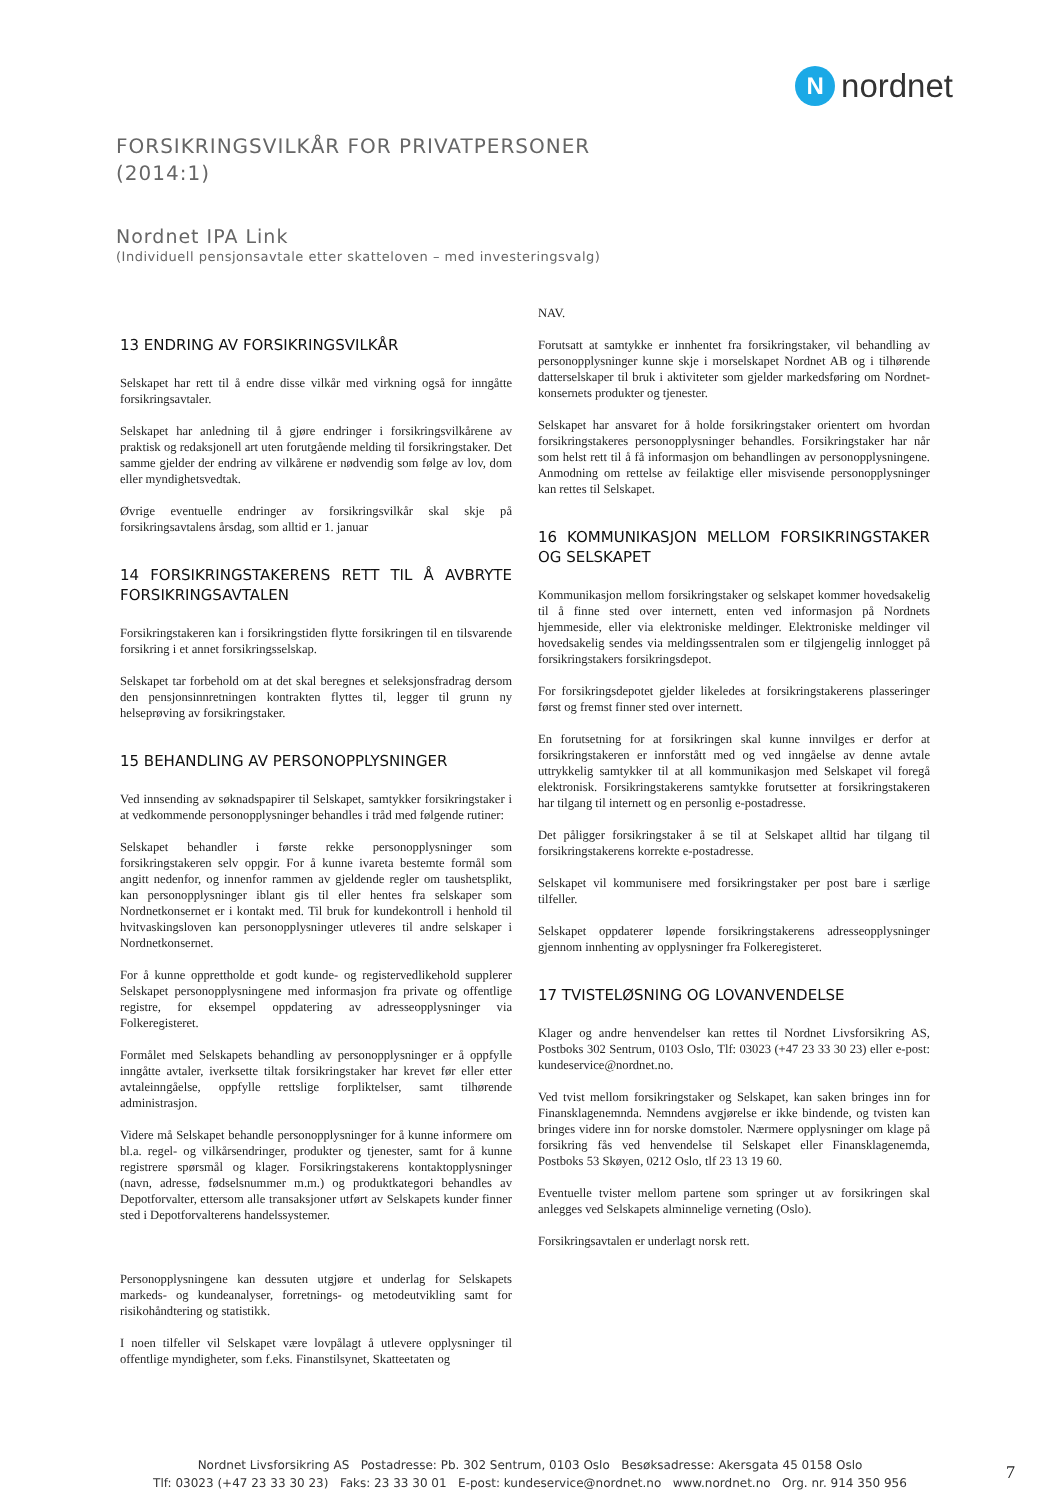Nnordnet
FORSIKRINGSVILKÅR FOR PRIVATPERSONER
(2014:1)
Nordnet IPA Link
(Individuell pensjonsavtale etter skatteloven – med investeringsvalg)
13 ENDRING AV FORSIKRINGSVILKÅR
Selskapet har rett til å endre disse vilkår med virkning også for inngåtte forsikringsavtaler.
Selskapet har anledning til å gjøre endringer i forsikringsvilkårene av praktisk og redaksjonell art uten forutgående melding til forsikringstaker. Det samme gjelder der endring av vilkårene er nødvendig som følge av lov, dom eller myndighetsvedtak.
Øvrige eventuelle endringer av forsikringsvilkår skal skje på forsikringsavtalens årsdag, som alltid er 1. januar
14 FORSIKRINGSTAKERENS RETT TIL Å AVBRYTE FORSIKRINGSAVTALEN
Forsikringstakeren kan i forsikringstiden flytte forsikringen til en tilsvarende forsikring i et annet forsikringsselskap.
Selskapet tar forbehold om at det skal beregnes et seleksjonsfradrag dersom den pensjonsinnretningen kontrakten flyttes til, legger til grunn ny helseprøving av forsikringstaker.
15 BEHANDLING AV PERSONOPPLYSNINGER
Ved innsending av søknadspapirer til Selskapet, samtykker forsikringstaker i at vedkommende personopplysninger behandles i tråd med følgende rutiner:
Selskapet behandler i første rekke personopplysninger som forsikringstakeren selv oppgir. For å kunne ivareta bestemte formål som angitt nedenfor, og innenfor rammen av gjeldende regler om taushetsplikt, kan personopplysninger iblant gis til eller hentes fra selskaper som Nordnetkonsernet er i kontakt med. Til bruk for kundekontroll i henhold til hvitvaskingsloven kan personopplysninger utleveres til andre selskaper i Nordnetkonsernet.
For å kunne opprettholde et godt kunde- og registervedlikehold supplerer Selskapet personopplysningene med informasjon fra private og offentlige registre, for eksempel oppdatering av adresseopplysninger via Folkeregisteret.
Formålet med Selskapets behandling av personopplysninger er å oppfylle inngåtte avtaler, iverksette tiltak forsikringstaker har krevet før eller etter avtaleinngåelse, oppfylle rettslige forpliktelser, samt tilhørende administrasjon.
Videre må Selskapet behandle personopplysninger for å kunne informere om bl.a. regel- og vilkårsendringer, produkter og tjenester, samt for å kunne registrere spørsmål og klager. Forsikringstakerens kontaktopplysninger (navn, adresse, fødselsnummer m.m.) og produktkategori behandles av Depotforvalter, ettersom alle transaksjoner utført av Selskapets kunder finner sted i Depotforvalterens handelssystemer.
Personopplysningene kan dessuten utgjøre et underlag for Selskapets markeds- og kundeanalyser, forretnings- og metodeutvikling samt for risikohåndtering og statistikk.
I noen tilfeller vil Selskapet være lovpålagt å utlevere opplysninger til offentlige myndigheter, som f.eks. Finanstilsynet, Skatteetaten og
NAV.
Forutsatt at samtykke er innhentet fra forsikringstaker, vil behandling av personopplysninger kunne skje i morselskapet Nordnet AB og i tilhørende datterselskaper til bruk i aktiviteter som gjelder markedsføring om Nordnet-konsernets produkter og tjenester.
Selskapet har ansvaret for å holde forsikringstaker orientert om hvordan forsikringstakeres personopplysninger behandles. Forsikringstaker har når som helst rett til å få informasjon om behandlingen av personopplysningene. Anmodning om rettelse av feilaktige eller misvisende personopplysninger kan rettes til Selskapet.
16 KOMMUNIKASJON MELLOM FORSIKRINGSTAKER OG SELSKAPET
Kommunikasjon mellom forsikringstaker og selskapet kommer hovedsakelig til å finne sted over internett, enten ved informasjon på Nordnets hjemmeside, eller via elektroniske meldinger. Elektroniske meldinger vil hovedsakelig sendes via meldingssentralen som er tilgjengelig innlogget på forsikringstakers forsikringsdepot.
For forsikringsdepotet gjelder likeledes at forsikringstakerens plasseringer først og fremst finner sted over internett.
En forutsetning for at forsikringen skal kunne innvilges er derfor at forsikringstakeren er innforstått med og ved inngåelse av denne avtale uttrykkelig samtykker til at all kommunikasjon med Selskapet vil foregå elektronisk. Forsikringstakerens samtykke forutsetter at forsikringstakeren har tilgang til internett og en personlig e-postadresse.
Det påligger forsikringstaker å se til at Selskapet alltid har tilgang til forsikringstakerens korrekte e-postadresse.
Selskapet vil kommunisere med forsikringstaker per post bare i særlige tilfeller.
Selskapet oppdaterer løpende forsikringstakerens adresseopplysninger gjennom innhenting av opplysninger fra Folkeregisteret.
17 TVISTELØSNING OG LOVANVENDELSE
Klager og andre henvendelser kan rettes til Nordnet Livsforsikring AS, Postboks 302 Sentrum, 0103 Oslo, Tlf: 03023 (+47 23 33 30 23) eller e-post: kundeservice@nordnet.no.
Ved tvist mellom forsikringstaker og Selskapet, kan saken bringes inn for Finansklagenemnda. Nemndens avgjørelse er ikke bindende, og tvisten kan bringes videre inn for norske domstoler. Nærmere opplysninger om klage på forsikring fås ved henvendelse til Selskapet eller Finansklagenemda, Postboks 53 Skøyen, 0212 Oslo, tlf 23 13 19 60.
Eventuelle tvister mellom partene som springer ut av forsikringen skal anlegges ved Selskapets alminnelige verneting (Oslo).
Forsikringsavtalen er underlagt norsk rett.
Nordnet Livsforsikring AS Postadresse: Pb. 302 Sentrum, 0103 Oslo Besøksadresse: Akersgata 45 0158 Oslo
Tlf: 03023 (+47 23 33 30 23) Faks: 23 33 30 01 E-post: kundeservice@nordnet.no www.nordnet.no Org. nr. 914 350 956
7